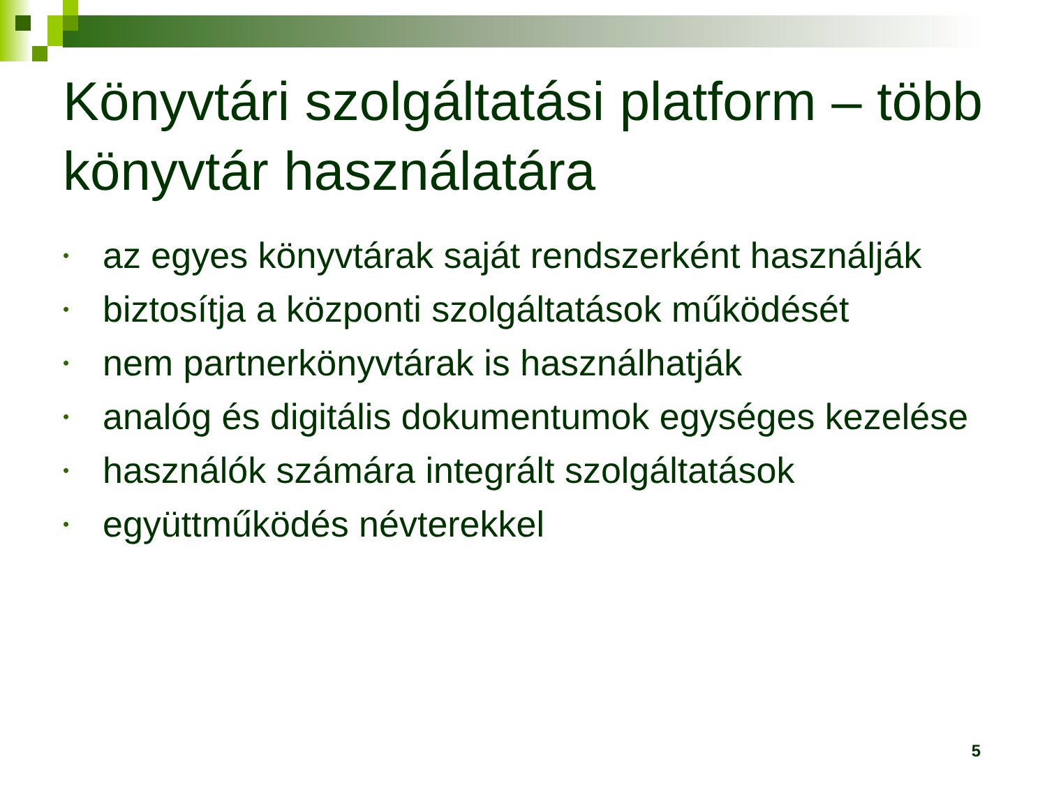Könyvtári szolgáltatási platform – több könyvtár használatára
• az egyes könyvtárak saját rendszerként használják
• biztosítja a központi szolgáltatások működését
• nem partnerkönyvtárak is használhatják
• analóg és digitális dokumentumok egységes kezelése
• használók számára integrált szolgáltatások
• együttműködés névterekkel
5